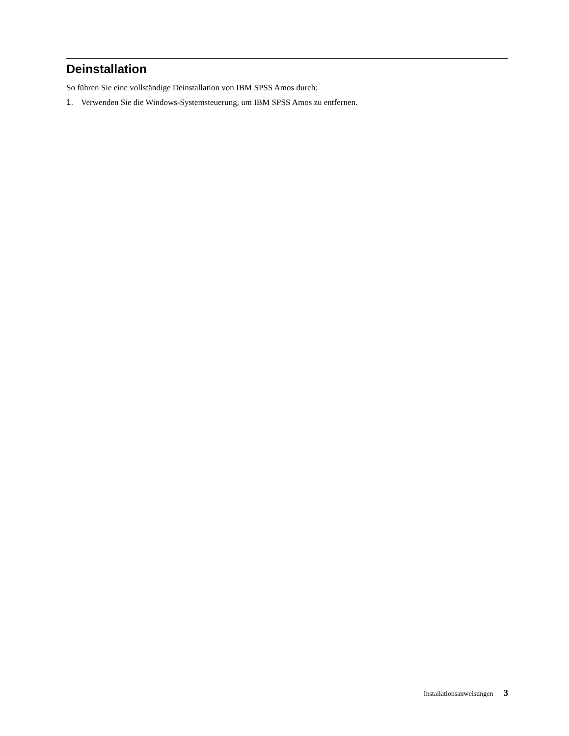Deinstallation
So führen Sie eine vollständige Deinstallation von IBM SPSS Amos durch:
1. Verwenden Sie die Windows-Systemsteuerung, um IBM SPSS Amos zu entfernen.
Installationsanweisungen 3